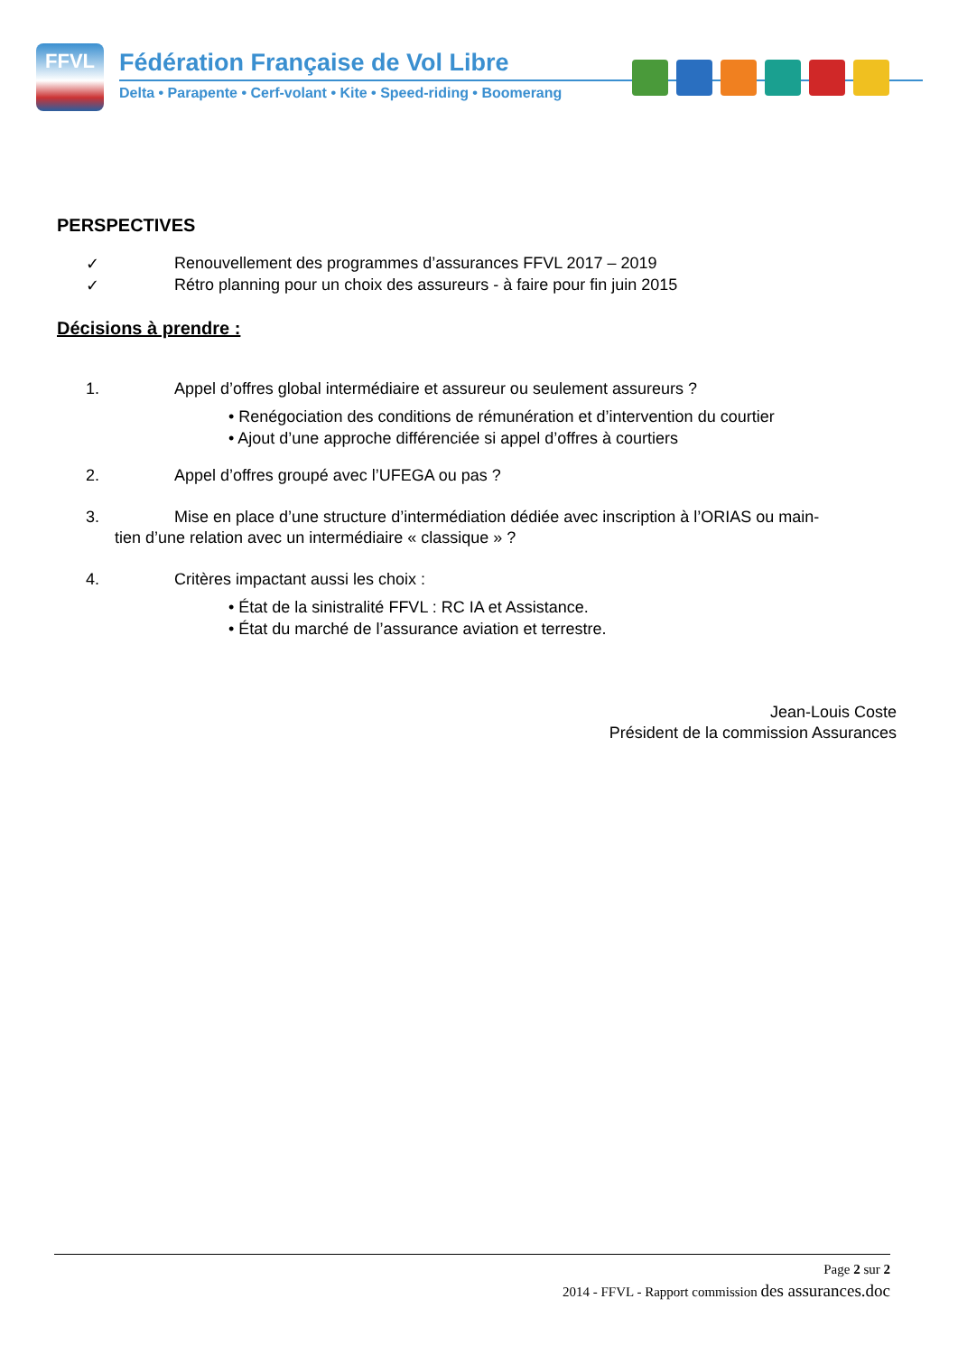FFVL
Fédération Française de Vol Libre
Delta • Parapente • Cerf-volant • Kite • Speed-riding • Boomerang
PERSPECTIVES
✓ Renouvellement des programmes d’assurances FFVL 2017 – 2019
✓ Rétro planning pour un choix des assureurs - à faire pour fin juin 2015
Décisions à prendre :
1. Appel d’offres global intermédiaire et assureur ou seulement assureurs ?
• Renégociation des conditions de rémunération et d’intervention du courtier
• Ajout d’une approche différenciée si appel d’offres à courtiers
2. Appel d’offres groupé avec l’UFEGA ou pas ?
3. Mise en place d’une structure d’intermédiation dédiée avec inscription à l’ORIAS ou main-
tien d’une relation avec un intermédiaire « classique » ?
4. Critères impactant aussi les choix :
• État de la sinistralité FFVL : RC IA et Assistance.
• État du marché de l’assurance aviation et terrestre.
Jean-Louis Coste
Président de la commission Assurances
Page 2 sur 2
2014 - FFVL - Rapport commission des assurances.doc